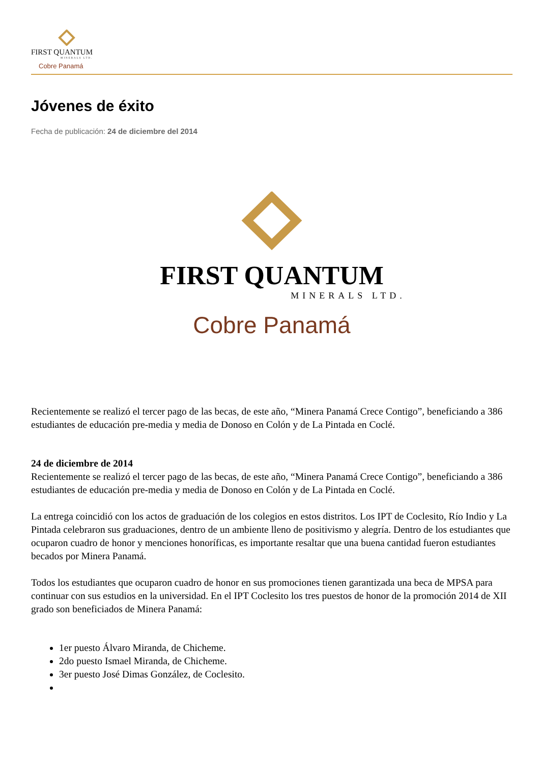FIRST QUANTUM
MINERALS LTD.
Cobre Panamá
Jóvenes de éxito
Fecha de publicación: 24 de diciembre del 2014
FIRST QUANTUM
MINERALS LTD.
Cobre Panamá
Recientemente se realizó el tercer pago de las becas, de este año, “Minera Panamá Crece Contigo”, beneficiando a 386 estudiantes de educación pre-media y media de Donoso en Colón y de La Pintada en Coclé.
24 de diciembre de 2014
Recientemente se realizó el tercer pago de las becas, de este año, “Minera Panamá Crece Contigo”, beneficiando a 386 estudiantes de educación pre-media y media de Donoso en Colón y de La Pintada en Coclé.
La entrega coincidió con los actos de graduación de los colegios en estos distritos. Los IPT de Coclesito, Río Indio y La Pintada celebraron sus graduaciones, dentro de un ambiente lleno de positivismo y alegría. Dentro de los estudiantes que ocuparon cuadro de honor y menciones honoríficas, es importante resaltar que una buena cantidad fueron estudiantes becados por Minera Panamá.
Todos los estudiantes que ocuparon cuadro de honor en sus promociones tienen garantizada una beca de MPSA para continuar con sus estudios en la universidad. En el IPT Coclesito los tres puestos de honor de la promoción 2014 de XII grado son beneficiados de Minera Panamá:
1er puesto Álvaro Miranda, de Chicheme.
2do puesto Ismael Miranda, de Chicheme.
3er puesto José Dimas González, de Coclesito.